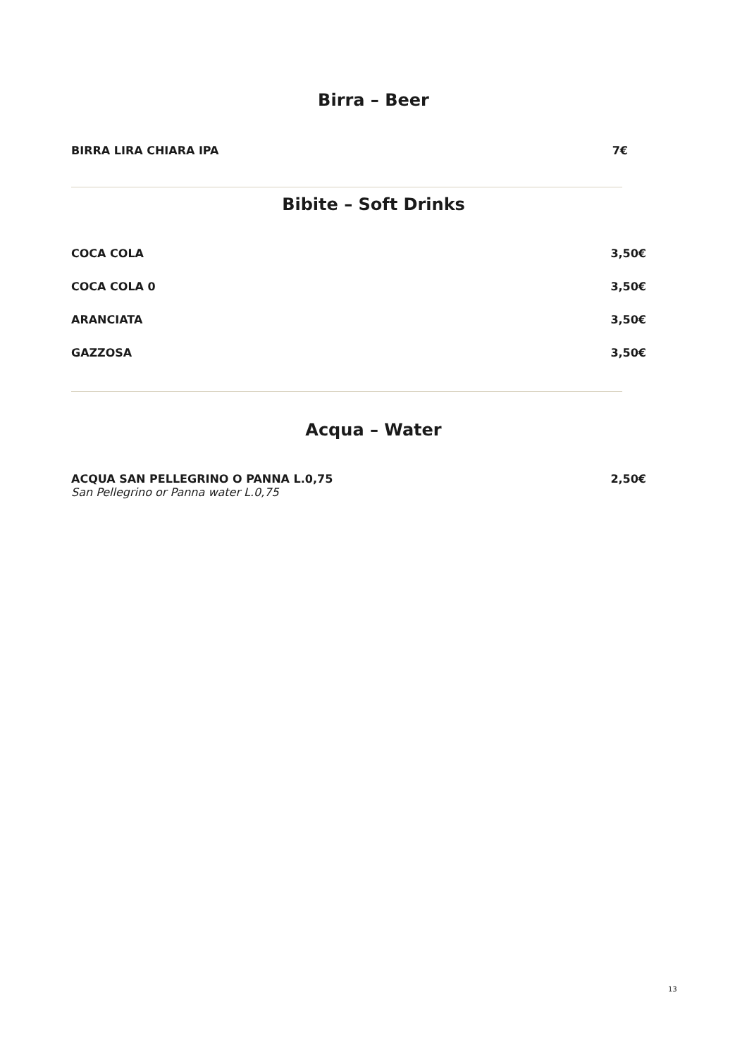Birra – Beer
BIRRA LIRA CHIARA IPA 7€
Bibite – Soft Drinks
COCA COLA 3,50€
COCA COLA 0 3,50€
ARANCIATA 3,50€
GAZZOSA 3,50€
Acqua – Water
ACQUA SAN PELLEGRINO O PANNA L.0,75 2,50€
San Pellegrino or Panna water L.0,75
13